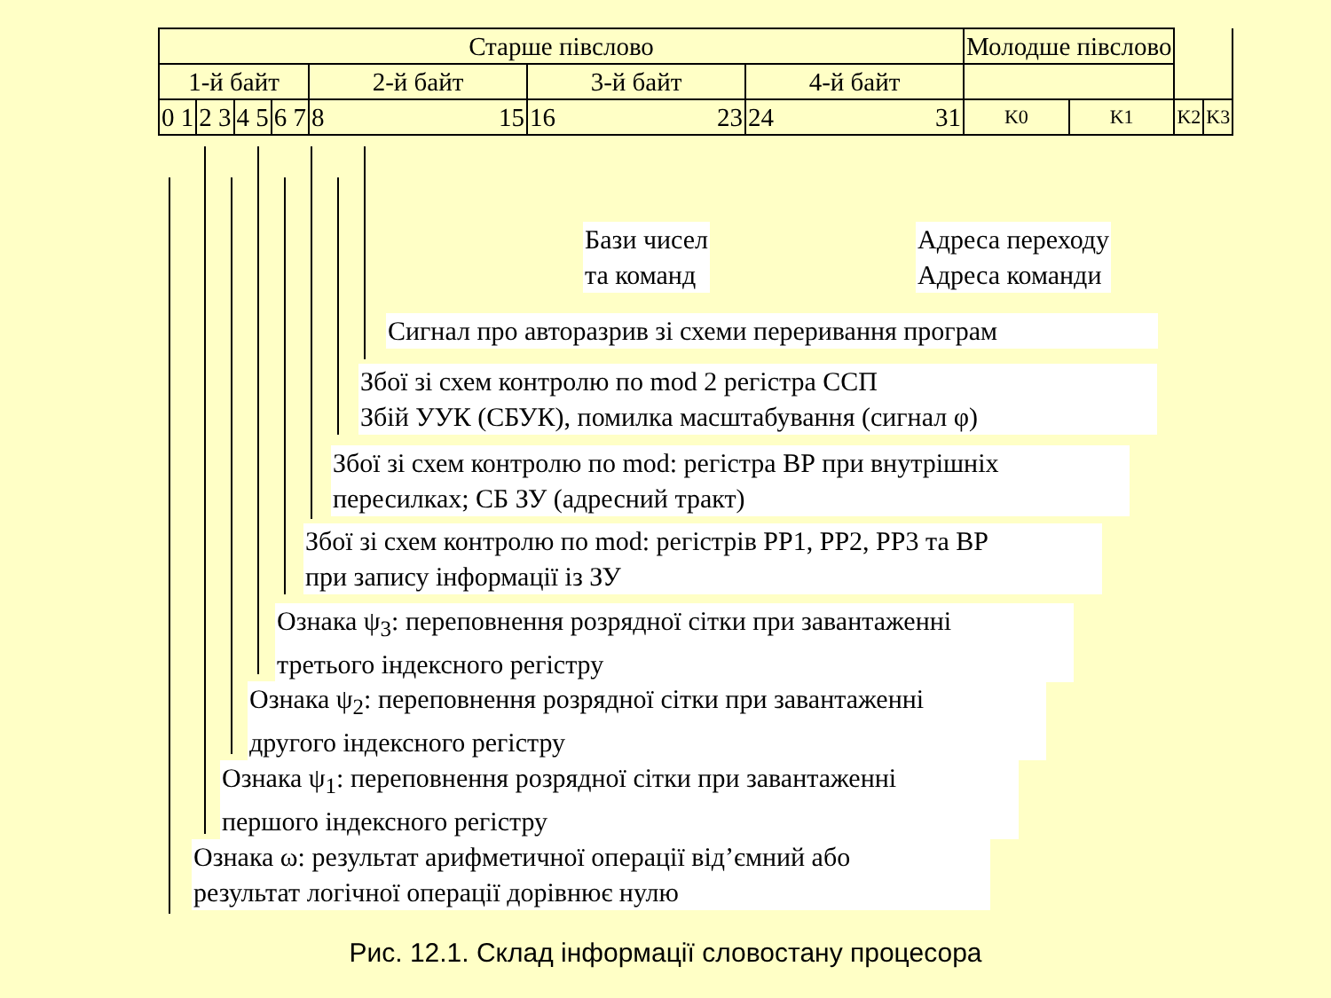| Старше півслово | | | | | | | Молодше півслово | | | |
| 1-й байт | | | | 2-й байт | 3-й байт | 4-й байт | | | | |
| 0 1 | 2 3 | 4 5 | 6 7 | 8 15 | 16 23 | 24 31 | K0 | K1 | K2 | K3 |
Бази чисел
та команд
Адреса переходу
Адреса команди
Сигнал про авторазрив зі схеми переривання програм
Збої зі схем контролю по mod 2 регістра ССП
Збій УУК (СБУК), помилка масштабування (сигнал φ)
Збої зі схем контролю по mod: регістра ВР при внутрішніх
пересилках; СБ ЗУ (адресний тракт)
Збої зі схем контролю по mod: регістрів РР1, РР2, РР3 та ВР
при запису інформації із ЗУ
Ознака ψ<sub>3</sub>: переповнення розрядної сітки при завантаженні
третього індексного регістру
Ознака ψ<sub>2</sub>: переповнення розрядної сітки при завантаженні
другого індексного регістру
Ознака ψ<sub>1</sub>: переповнення розрядної сітки при завантаженні
першого індексного регістру
Ознака ω: результат арифметичної операції від’ємний або
результат логічної операції дорівнює нулю
Рис. 12.1. Склад інформації словостану процесора